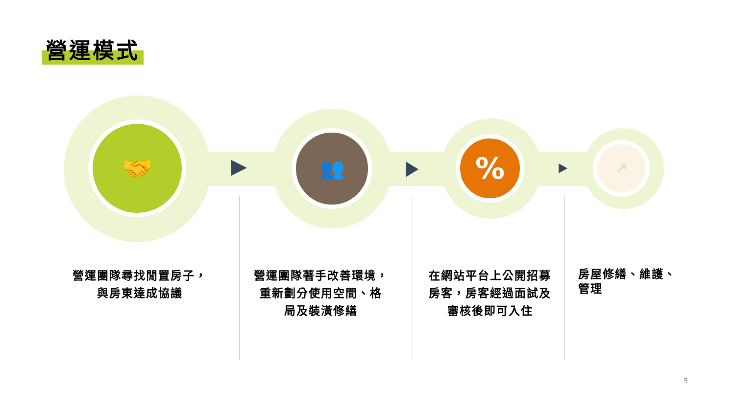營運模式
🤝 👥 % ↗
營運團隊尋找閒置房子，
與房東達成協議
營運團隊著手改善環境，
重新劃分使用空間、格
局及裝潢修繕
在網站平台上公開招募
房客，房客經過面試及
審核後即可入住
房屋修繕、維護、
管理
5